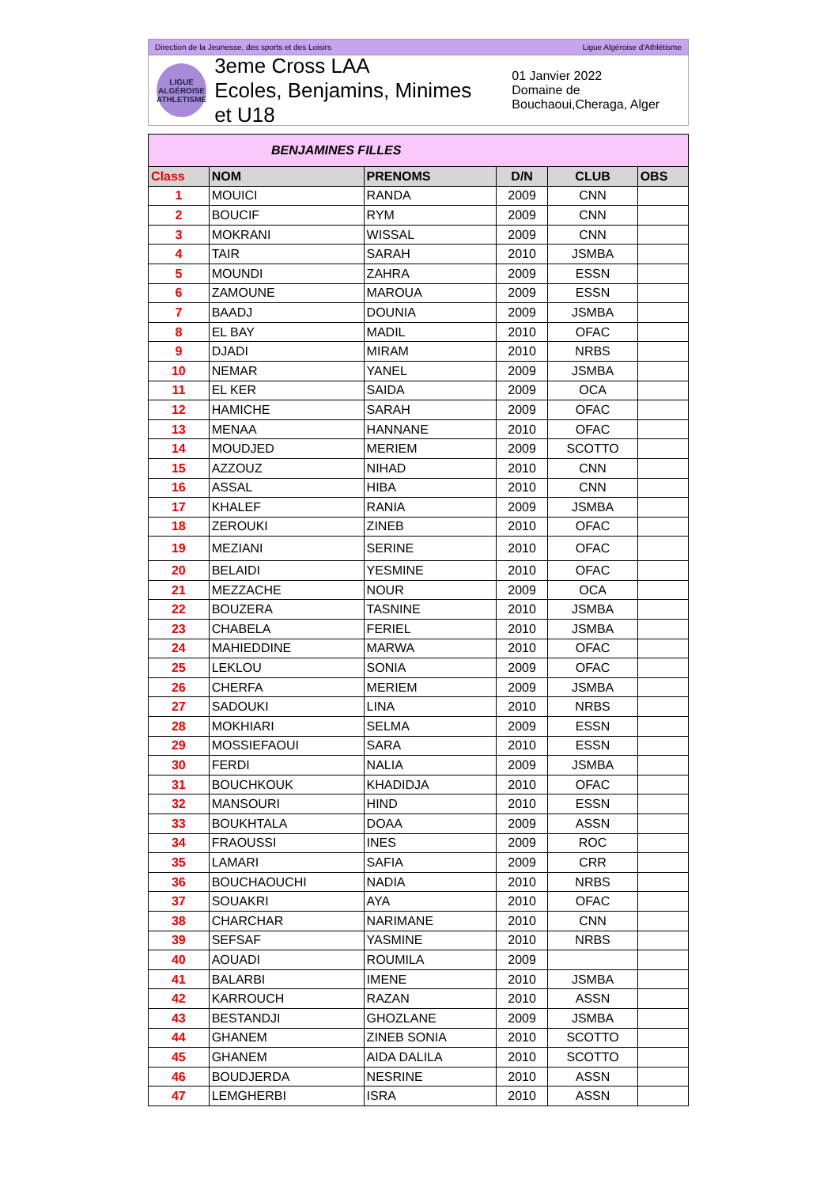Direction de la Jeunesse, des sports et des Loisirs Ligue Algéroise d'Athlétisme
LIGUE ALGÉROISE ATHLETISME
3eme Cross LAA
Ecoles, Benjamins, Minimes et U18
01 Janvier 2022
Domaine de Bouchaoui,Cheraga, Alger
| BENJAMINES FILLES | | | | | |
| Class | NOM | PRENOMS | D/N | CLUB | OBS |
| 1 | MOUICI | RANDA | 2009 | CNN | |
| 2 | BOUCIF | RYM | 2009 | CNN | |
| 3 | MOKRANI | WISSAL | 2009 | CNN | |
| 4 | TAIR | SARAH | 2010 | JSMBA | |
| 5 | MOUNDI | ZAHRA | 2009 | ESSN | |
| 6 | ZAMOUNE | MAROUA | 2009 | ESSN | |
| 7 | BAADJ | DOUNIA | 2009 | JSMBA | |
| 8 | EL BAY | MADIL | 2010 | OFAC | |
| 9 | DJADI | MIRAM | 2010 | NRBS | |
| 10 | NEMAR | YANEL | 2009 | JSMBA | |
| 11 | EL KER | SAIDA | 2009 | OCA | |
| 12 | HAMICHE | SARAH | 2009 | OFAC | |
| 13 | MENAA | HANNANE | 2010 | OFAC | |
| 14 | MOUDJED | MERIEM | 2009 | SCOTTO | |
| 15 | AZZOUZ | NIHAD | 2010 | CNN | |
| 16 | ASSAL | HIBA | 2010 | CNN | |
| 17 | KHALEF | RANIA | 2009 | JSMBA | |
| 18 | ZEROUKI | ZINEB | 2010 | OFAC | |
| 19 | MEZIANI | SERINE | 2010 | OFAC | |
| 20 | BELAIDI | YESMINE | 2010 | OFAC | |
| 21 | MEZZACHE | NOUR | 2009 | OCA | |
| 22 | BOUZERA | TASNINE | 2010 | JSMBA | |
| 23 | CHABELA | FERIEL | 2010 | JSMBA | |
| 24 | MAHIEDDINE | MARWA | 2010 | OFAC | |
| 25 | LEKLOU | SONIA | 2009 | OFAC | |
| 26 | CHERFA | MERIEM | 2009 | JSMBA | |
| 27 | SADOUKI | LINA | 2010 | NRBS | |
| 28 | MOKHIARI | SELMA | 2009 | ESSN | |
| 29 | MOSSIEFAOUI | SARA | 2010 | ESSN | |
| 30 | FERDI | NALIA | 2009 | JSMBA | |
| 31 | BOUCHKOUK | KHADIDJA | 2010 | OFAC | |
| 32 | MANSOURI | HIND | 2010 | ESSN | |
| 33 | BOUKHTALA | DOAA | 2009 | ASSN | |
| 34 | FRAOUSSI | INES | 2009 | ROC | |
| 35 | LAMARI | SAFIA | 2009 | CRR | |
| 36 | BOUCHAOUCHI | NADIA | 2010 | NRBS | |
| 37 | SOUAKRI | AYA | 2010 | OFAC | |
| 38 | CHARCHAR | NARIMANE | 2010 | CNN | |
| 39 | SEFSAF | YASMINE | 2010 | NRBS | |
| 40 | AOUADI | ROUMILA | 2009 | | |
| 41 | BALARBI | IMENE | 2010 | JSMBA | |
| 42 | KARROUCH | RAZAN | 2010 | ASSN | |
| 43 | BESTANDJI | GHOZLANE | 2009 | JSMBA | |
| 44 | GHANEM | ZINEB SONIA | 2010 | SCOTTO | |
| 45 | GHANEM | AIDA DALILA | 2010 | SCOTTO | |
| 46 | BOUDJERDA | NESRINE | 2010 | ASSN | |
| 47 | LEMGHERBI | ISRA | 2010 | ASSN | |